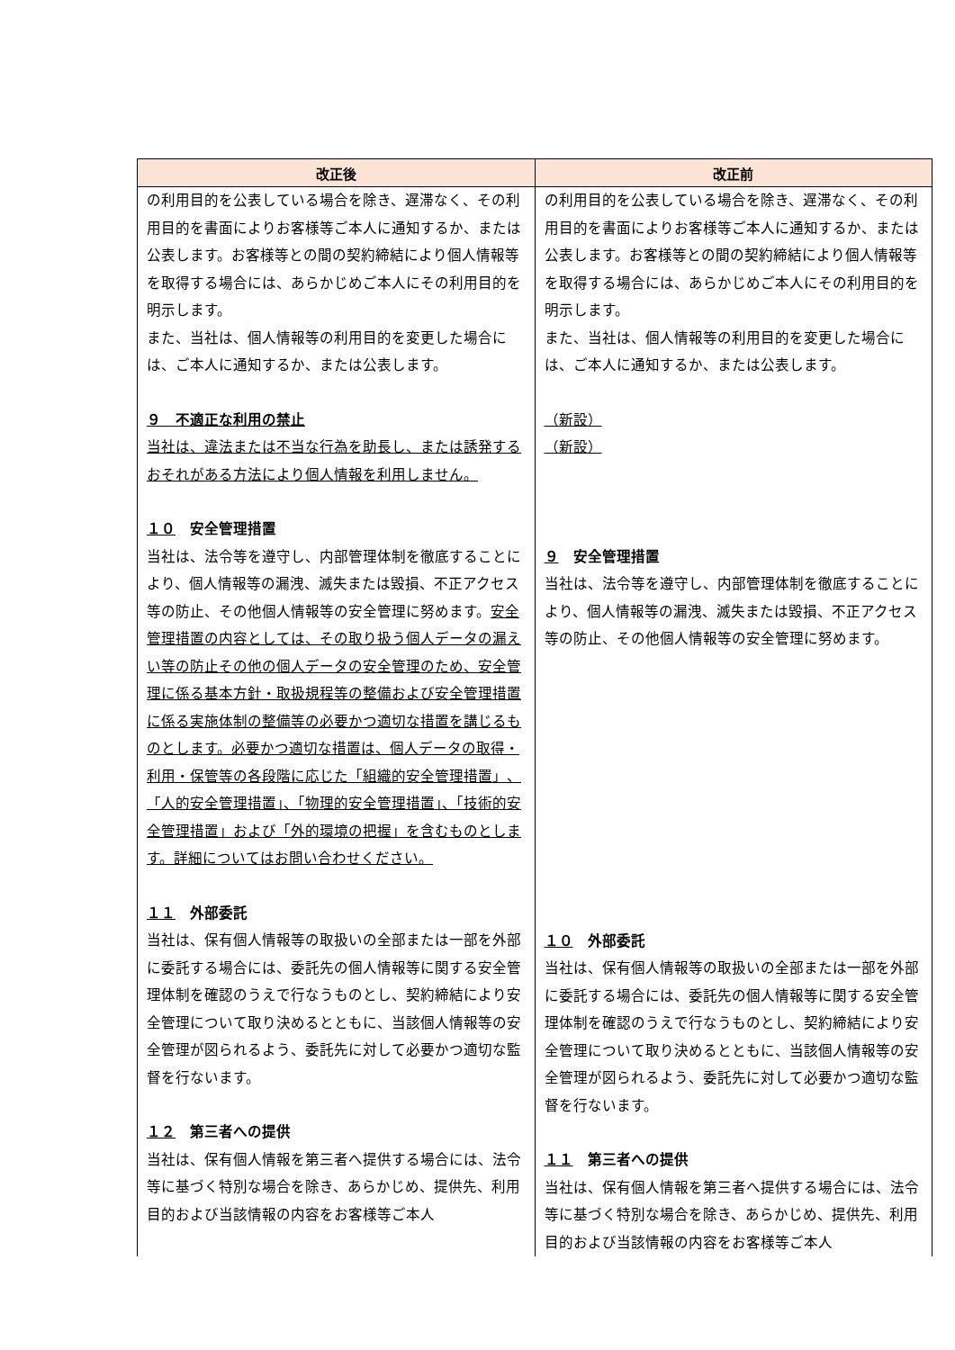| 改正後 | 改正前 |
| --- | --- |
| の利用目的を公表している場合を除き、遅滞なく、その利用目的を書面によりお客様等ご本人に通知するか、または公表します。お客様等との間の契約締結により個人情報等を取得する場合には、あらかじめご本人にその利用目的を明示します。 また、当社は、個人情報等の利用目的を変更した場合には、ご本人に通知するか、または公表します。 ９ 不適正な利用の禁止 当社は、違法または不当な行為を助長し、または誘発するおそれがある方法により個人情報を利用しません。 １０ 安全管理措置 当社は、法令等を遵守し、内部管理体制を徹底することにより、個人情報等の漏洩、滅失または毀損、不正アクセス等の防止、その他個人情報等の安全管理に努めます。 安全管理措置の内容としては、その取り扱う個人データの漏えい等の防止その他の個人データの安全管理のため、安全管理に係る基本方針・取扱規程等の整備および安全管理措置に係る実施体制の整備等の必要かつ適切な措置を講じるものとします。必要かつ適切な措置は、個人データの取得・利用・保管等の各段階に応じた「組織的安全管理措置」、「人的安全管理措置」、「物理的安全管理措置」、「技術的安全管理措置」および「外的環境の把握」を含むものとします。詳細についてはお問い合わせください。 １１ 外部委託 当社は、保有個人情報等の取扱いの全部または一部を外部に委託する場合には、委託先の個人情報等に関する安全管理体制を確認のうえで行なうものとし、契約締結により安全管理について取り決めるとともに、当該個人情報等の安全管理が図られるよう、委託先に対して必要かつ適切な監督を行ないます。 １２ 第三者への提供 当社は、保有個人情報を第三者へ提供する場合には、法令等に基づく特別な場合を除き、あらかじめ、提供先、利用目的および当該情報の内容をお客様等ご本人 | の利用目的を公表している場合を除き、遅滞なく、その利用目的を書面によりお客様等ご本人に通知するか、または公表します。お客様等との間の契約締結により個人情報等を取得する場合には、あらかじめご本人にその利用目的を明示します。 また、当社は、個人情報等の利用目的を変更した場合には、ご本人に通知するか、または公表します。 （新設） （新設） ９ 安全管理措置 当社は、法令等を遵守し、内部管理体制を徹底することにより、個人情報等の漏洩、滅失または毀損、不正アクセス等の防止、その他個人情報等の安全管理に努めます。 １０ 外部委託 当社は、保有個人情報等の取扱いの全部または一部を外部に委託する場合には、委託先の個人情報等に関する安全管理体制を確認のうえで行なうものとし、契約締結により安全管理について取り決めるとともに、当該個人情報等の安全管理が図られるよう、委託先に対して必要かつ適切な監督を行ないます。 １１ 第三者への提供 当社は、保有個人情報を第三者へ提供する場合には、法令等に基づく特別な場合を除き、あらかじめ、提供先、利用目的および当該情報の内容をお客様等ご本人 |